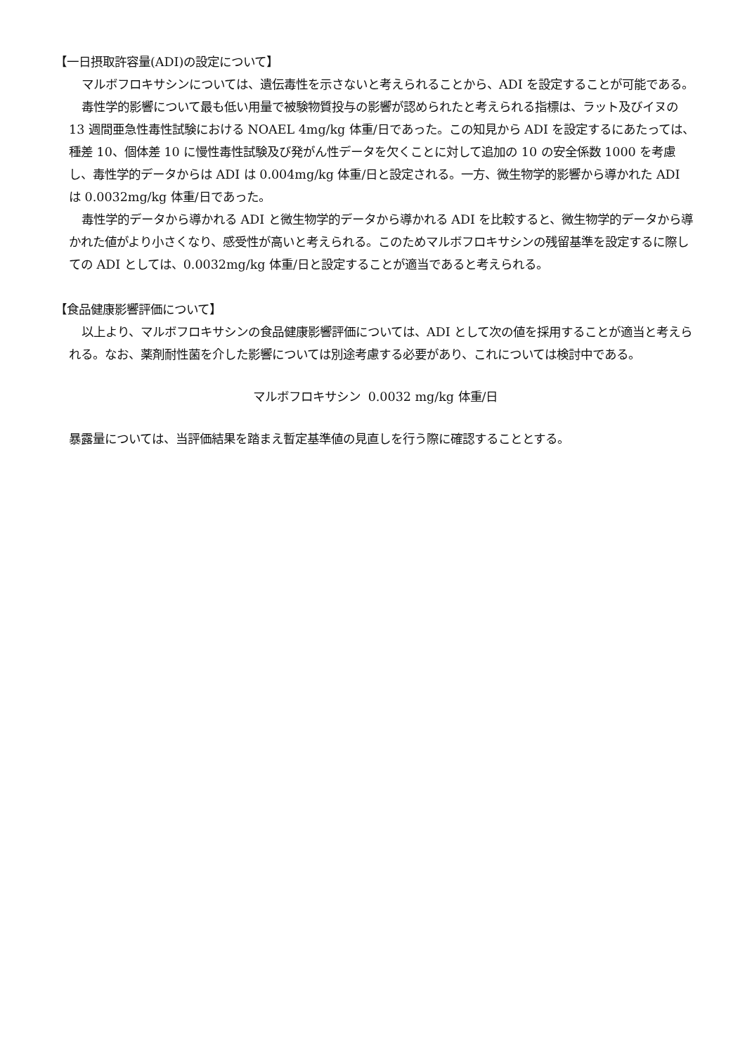【一日摂取許容量(ADI)の設定について】
マルボフロキサシンについては、遺伝毒性を示さないと考えられることから、ADI を設定することが可能である。
毒性学的影響について最も低い用量で被験物質投与の影響が認められたと考えられる指標は、ラット及びイヌの 13 週間亜急性毒性試験における NOAEL 4mg/kg 体重/日であった。この知見から ADI を設定するにあたっては、種差 10、個体差 10 に慢性毒性試験及び発がん性データを欠くことに対して追加の 10 の安全係数 1000 を考慮し、毒性学的データからは ADI は 0.004mg/kg 体重/日と設定される。一方、微生物学的影響から導かれた ADI は 0.0032mg/kg 体重/日であった。
毒性学的データから導かれる ADI と微生物学的データから導かれる ADI を比較すると、微生物学的データから導かれた値がより小さくなり、感受性が高いと考えられる。このためマルボフロキサシンの残留基準を設定するに際しての ADI としては、0.0032mg/kg 体重/日と設定することが適当であると考えられる。
【食品健康影響評価について】
以上より、マルボフロキサシンの食品健康影響評価については、ADI として次の値を採用することが適当と考えられる。なお、薬剤耐性菌を介した影響については別途考慮する必要があり、これについては検討中である。
マルボフロキサシン 0.0032 mg/kg 体重/日
暴露量については、当評価結果を踏まえ暫定基準値の見直しを行う際に確認することとする。